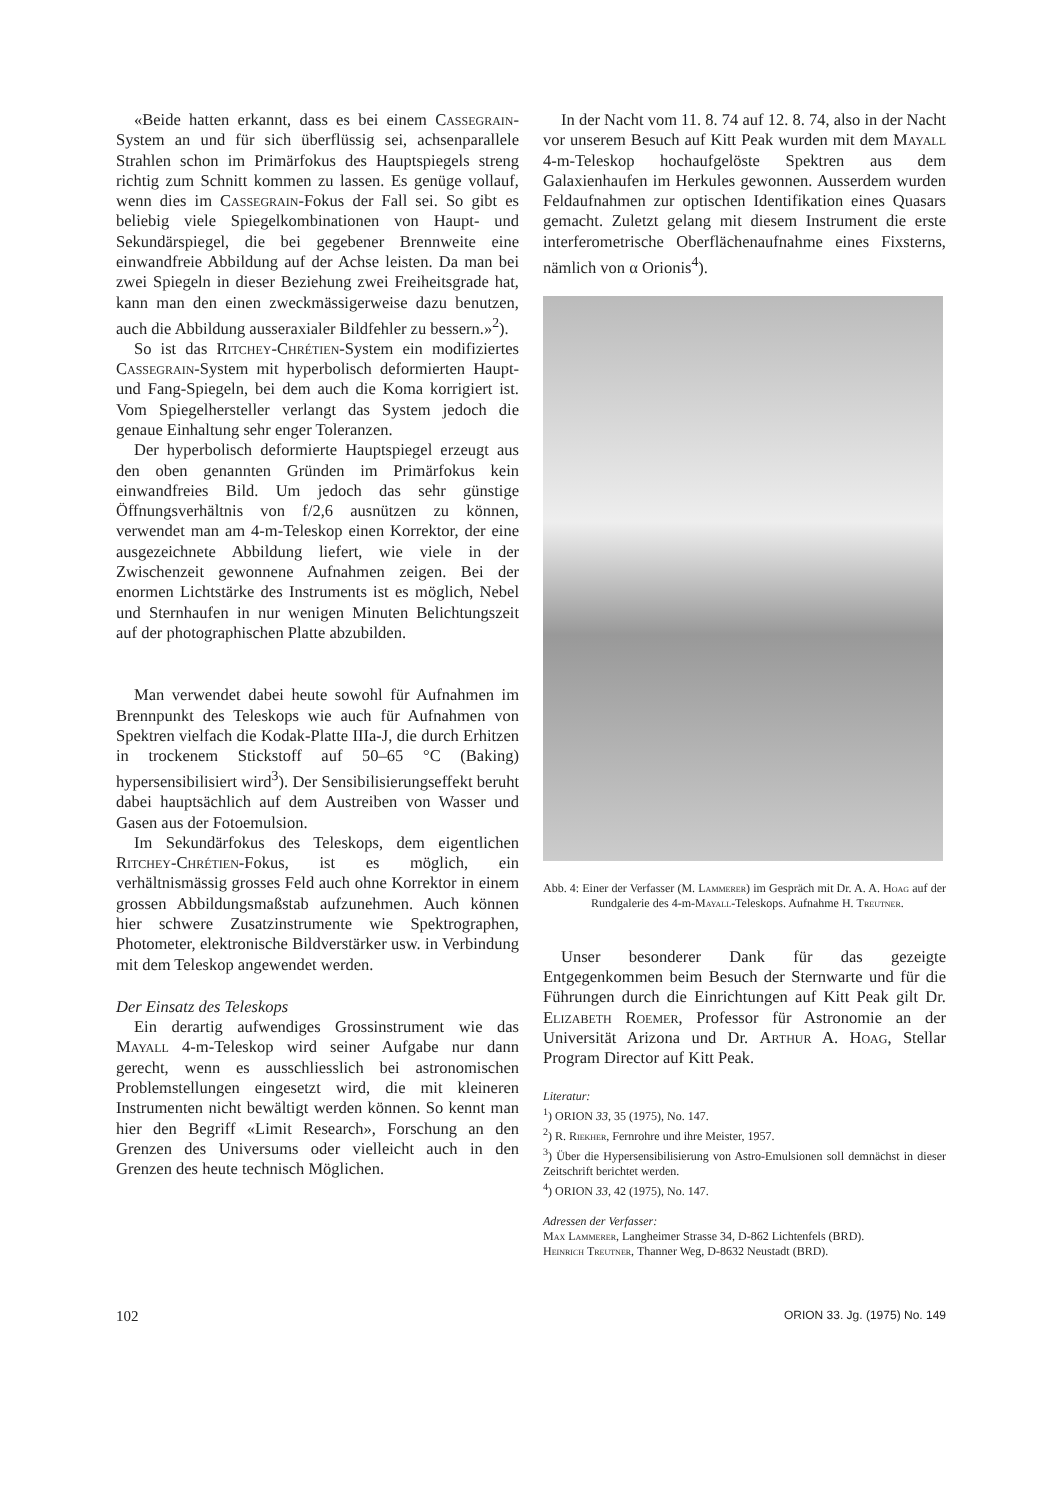«Beide hatten erkannt, dass es bei einem Cassegrain-System an und für sich überflüssig sei, achsenparallele Strahlen schon im Primärfokus des Hauptspiegels streng richtig zum Schnitt kommen zu lassen. Es genüge vollauf, wenn dies im Cassegrain-Fokus der Fall sei. So gibt es beliebig viele Spiegelkombinationen von Haupt- und Sekundärspiegel, die bei gegebener Brennweite eine einwandfreie Abbildung auf der Achse leisten. Da man bei zwei Spiegeln in dieser Beziehung zwei Freiheitsgrade hat, kann man den einen zweckmässigerweise dazu benutzen, auch die Abbildung ausseraxialer Bildfehler zu bessern.»<sup>2</sup>).
So ist das Ritchey-Chrétien-System ein modifiziertes Cassegrain-System mit hyperbolisch deformierten Haupt- und Fang-Spiegeln, bei dem auch die Koma korrigiert ist. Vom Spiegelhersteller verlangt das System jedoch die genaue Einhaltung sehr enger Toleranzen.
Der hyperbolisch deformierte Hauptspiegel erzeugt aus den oben genannten Gründen im Primärfokus kein einwandfreies Bild. Um jedoch das sehr günstige Öffnungsverhältnis von f/2,6 ausnützen zu können, verwendet man am 4-m-Teleskop einen Korrektor, der eine ausgezeichnete Abbildung liefert, wie viele in der Zwischenzeit gewonnene Aufnahmen zeigen. Bei der enormen Lichtstärke des Instruments ist es möglich, Nebel und Sternhaufen in nur wenigen Minuten Belichtungszeit auf der photographischen Platte abzubilden.
Man verwendet dabei heute sowohl für Aufnahmen im Brennpunkt des Teleskops wie auch für Aufnahmen von Spektren vielfach die Kodak-Platte IIIa-J, die durch Erhitzen in trockenem Stickstoff auf 50–65 °C (Baking) hypersensibilisiert wird<sup>3</sup>). Der Sensibilisierungseffekt beruht dabei hauptsächlich auf dem Austreiben von Wasser und Gasen aus der Fotoemulsion.
Im Sekundärfokus des Teleskops, dem eigentlichen Ritchey-Chrétien-Fokus, ist es möglich, ein verhältnismässig grosses Feld auch ohne Korrektor in einem grossen Abbildungsmaßstab aufzunehmen. Auch können hier schwere Zusatzinstrumente wie Spektrographen, Photometer, elektronische Bildverstärker usw. in Verbindung mit dem Teleskop angewendet werden.
Der Einsatz des Teleskops
Ein derartig aufwendiges Grossinstrument wie das Mayall 4-m-Teleskop wird seiner Aufgabe nur dann gerecht, wenn es ausschliesslich bei astronomischen Problemstellungen eingesetzt wird, die mit kleineren Instrumenten nicht bewältigt werden können. So kennt man hier den Begriff «Limit Research», Forschung an den Grenzen des Universums oder vielleicht auch in den Grenzen des heute technisch Möglichen.
In der Nacht vom 11. 8. 74 auf 12. 8. 74, also in der Nacht vor unserem Besuch auf Kitt Peak wurden mit dem Mayall 4-m-Teleskop hochaufgelöste Spektren aus dem Galaxienhaufen im Herkules gewonnen. Ausserdem wurden Feldaufnahmen zur optischen Identifikation eines Quasars gemacht. Zuletzt gelang mit diesem Instrument die erste interferometrische Oberflächenaufnahme eines Fixsterns, nämlich von α Orionis<sup>4</sup>).
Abb. 4: Einer der Verfasser (M. Lammerer) im Gespräch mit Dr. A. A. Hoag auf der Rundgalerie des 4-m-Mayall-Teleskops. Aufnahme H. Treutner.
Unser besonderer Dank für das gezeigte Entgegenkommen beim Besuch der Sternwarte und für die Führungen durch die Einrichtungen auf Kitt Peak gilt Dr. Elizabeth Roemer, Professor für Astronomie an der Universität Arizona und Dr. Arthur A. Hoag, Stellar Program Director auf Kitt Peak.
Literatur:
<sup>1</sup>) ORION 33, 35 (1975), No. 147.
<sup>2</sup>) R. Riekher, Fernrohre und ihre Meister, 1957.
<sup>3</sup>) Über die Hypersensibilisierung von Astro-Emulsionen soll demnächst in dieser Zeitschrift berichtet werden.
<sup>4</sup>) ORION 33, 42 (1975), No. 147.
Adressen der Verfasser:
Max Lammerer, Langheimer Strasse 34, D-862 Lichtenfels (BRD).
Heinrich Treutner, Thanner Weg, D-8632 Neustadt (BRD).
102 ORION 33. Jg. (1975) No. 149